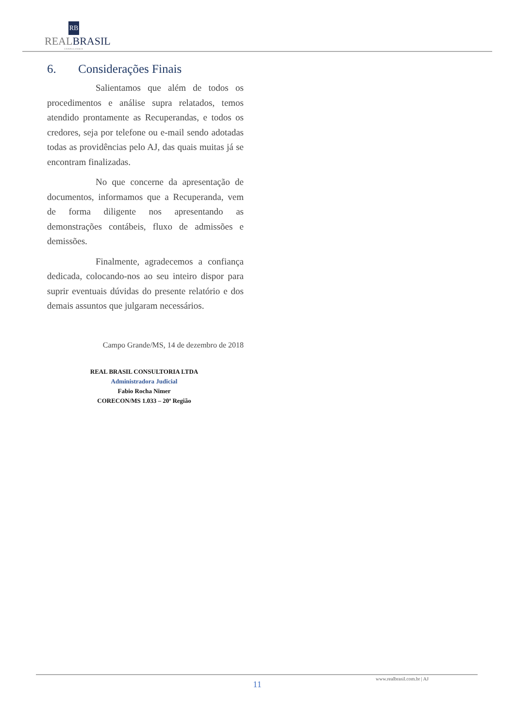RB
REALBRASIL
CONSULTORIA
6. Considerações Finais
Salientamos que além de todos os procedimentos e análise supra relatados, temos atendido prontamente as Recuperandas, e todos os credores, seja por telefone ou e-mail sendo adotadas todas as providências pelo AJ, das quais muitas já se encontram finalizadas.
No que concerne da apresentação de documentos, informamos que a Recuperanda, vem de forma diligente nos apresentando as demonstrações contábeis, fluxo de admissões e demissões.
Finalmente, agradecemos a confiança dedicada, colocando-nos ao seu inteiro dispor para suprir eventuais dúvidas do presente relatório e dos demais assuntos que julgaram necessários.
Campo Grande/MS, 14 de dezembro de 2018
REAL BRASIL CONSULTORIA LTDA
Administradora Judicial
Fabio Rocha Nimer
CORECON/MS 1.033 – 20ª Região
www.realbrasil.com.br | AJ
11